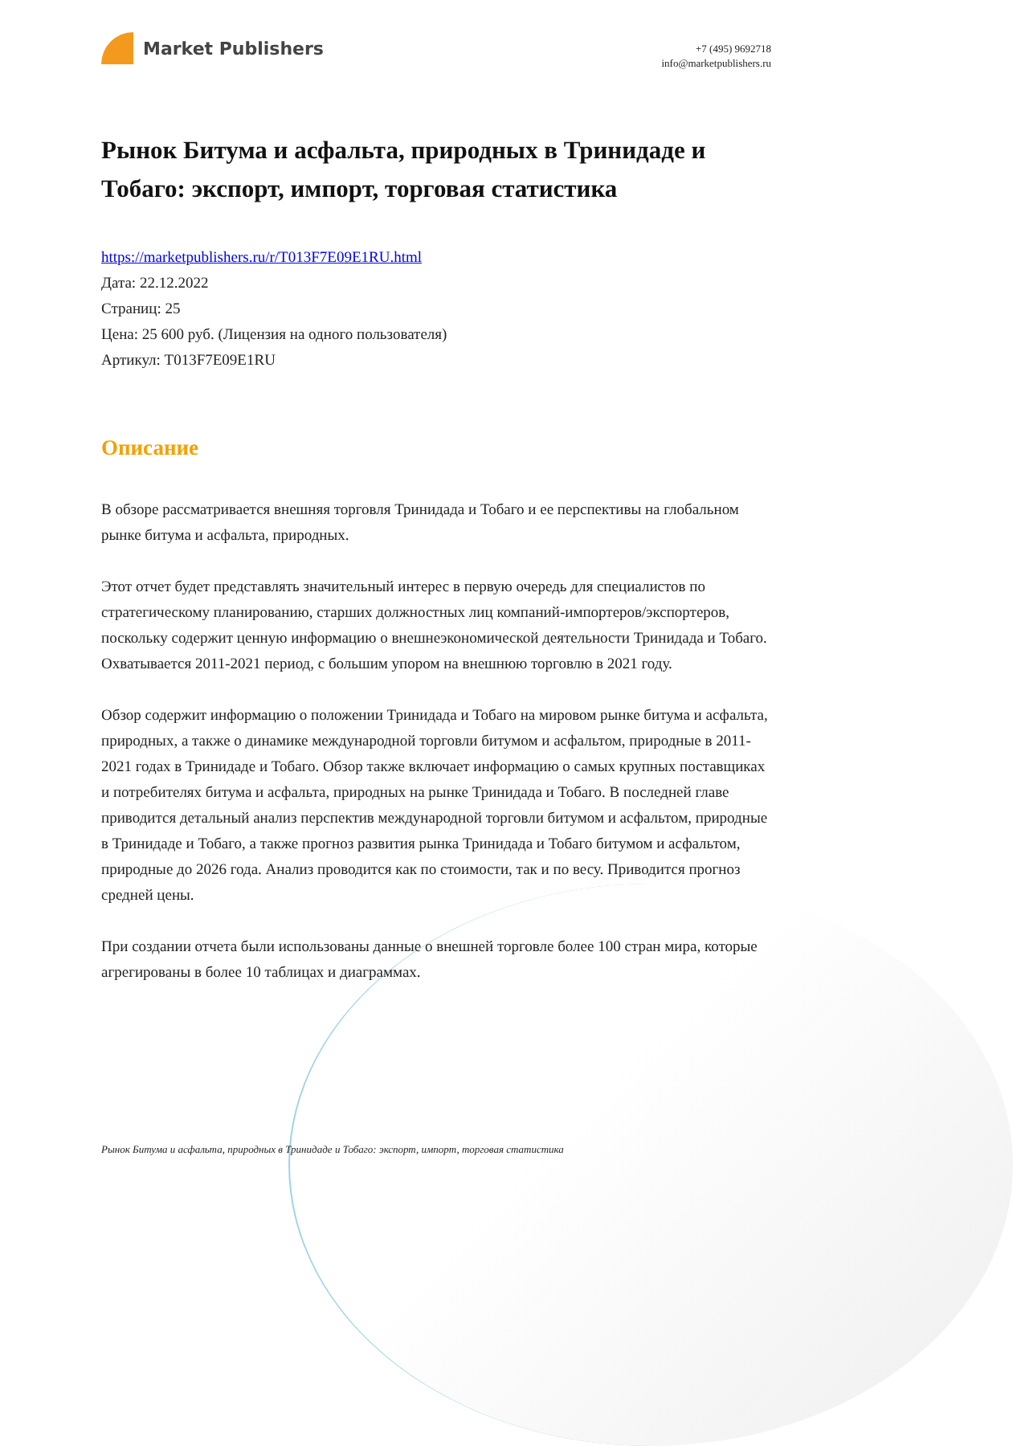Market Publishers
+7 (495) 9692718
info@marketpublishers.ru
Рынок Битума и асфальта, природных в Тринидаде и Тобаго: экспорт, импорт, торговая статистика
https://marketpublishers.ru/r/T013F7E09E1RU.html
Дата: 22.12.2022
Страниц: 25
Цена: 25 600 руб. (Лицензия на одного пользователя)
Артикул: T013F7E09E1RU
Описание
В обзоре рассматривается внешняя торговля Тринидада и Тобаго и ее перспективы на глобальном рынке битума и асфальта, природных.
Этот отчет будет представлять значительный интерес в первую очередь для специалистов по стратегическому планированию, старших должностных лиц компаний-импортеров/экспортеров, поскольку содержит ценную информацию о внешнеэкономической деятельности Тринидада и Тобаго. Охватывается 2011-2021 период, с большим упором на внешнюю торговлю в 2021 году.
Обзор содержит информацию о положении Тринидада и Тобаго на мировом рынке битума и асфальта, природных, а также о динамике международной торговли битумом и асфальтом, природные в 2011-2021 годах в Тринидаде и Тобаго. Обзор также включает информацию о самых крупных поставщиках и потребителях битума и асфальта, природных на рынке Тринидада и Тобаго. В последней главе приводится детальный анализ перспектив международной торговли битумом и асфальтом, природные в Тринидаде и Тобаго, а также прогноз развития рынка Тринидада и Тобаго битумом и асфальтом, природные до 2026 года. Анализ проводится как по стоимости, так и по весу. Приводится прогноз средней цены.
При создании отчета были использованы данные о внешней торговле более 100 стран мира, которые агрегированы в более 10 таблицах и диаграммах.
Рынок Битума и асфальта, природных в Тринидаде и Тобаго: экспорт, импорт, торговая статистика